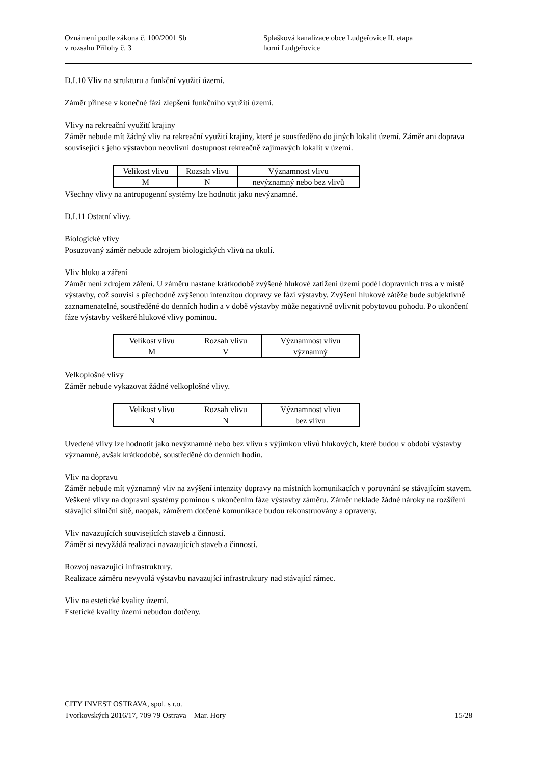Oznámení podle zákona č. 100/2001 Sb
v rozsahu Přílohy č. 3
Splašková kanalizace obce Ludgeřovice II. etapa
horní Ludgeřovice
D.I.10 Vliv na strukturu a funkční využití území.
Záměr přinese v konečné fázi zlepšení funkčního využití území.
Vlivy na rekreační využití krajiny
Záměr nebude mít žádný vliv na rekreační využití krajiny, které je soustředěno do jiných lokalit území. Záměr ani doprava související s jeho výstavbou neovlivní dostupnost rekreačně zajímavých lokalit v území.
| Velikost vlivu | Rozsah vlivu | Významnost vlivu |
| M | N | nevýznamný nebo bez vlivů |
Všechny vlivy na antropogenní systémy lze hodnotit jako nevýznamné.
D.I.11 Ostatní vlivy.
Biologické vlivy
Posuzovaný záměr nebude zdrojem biologických vlivů na okolí.
Vliv hluku a záření
Záměr není zdrojem záření. U záměru nastane krátkodobě zvýšené hlukové zatížení území podél dopravních tras a v místě výstavby, což souvisí s přechodně zvýšenou intenzitou dopravy ve fázi výstavby. Zvýšení hlukové zátěže bude subjektivně zaznamenatelné, soustředěné do denních hodin a v době výstavby může negativně ovlivnit pobytovou pohodu. Po ukončení fáze výstavby veškeré hlukové vlivy pominou.
| Velikost vlivu | Rozsah vlivu | Významnost vlivu |
| M | V | významný |
Velkoplošné vlivy
Záměr nebude vykazovat žádné velkoplošné vlivy.
| Velikost vlivu | Rozsah vlivu | Významnost vlivu |
| N | N | bez vlivu |
Uvedené vlivy lze hodnotit jako nevýznamné nebo bez vlivu s výjimkou vlivů hlukových, které budou v období výstavby významné, avšak krátkodobé, soustředěné do denních hodin.
Vliv na dopravu
Záměr nebude mít významný vliv na zvýšení intenzity dopravy na místních komunikacích v porovnání se stávajícím stavem. Veškeré vlivy na dopravní systémy pominou s ukončením fáze výstavby záměru. Záměr neklade žádné nároky na rozšíření stávající silniční sítě, naopak, záměrem dotčené komunikace budou rekonstruovány a opraveny.
Vliv navazujících souvisejících staveb a činností.
Záměr si nevyžádá realizaci navazujících staveb a činností.
Rozvoj navazující infrastruktury.
Realizace záměru nevyvolá výstavbu navazující infrastruktury nad stávající rámec.
Vliv na estetické kvality území.
Estetické kvality území nebudou dotčeny.
CITY INVEST OSTRAVA, spol. s r.o.
Tvorkovských 2016/17, 709 79 Ostrava – Mar. Hory 15/28